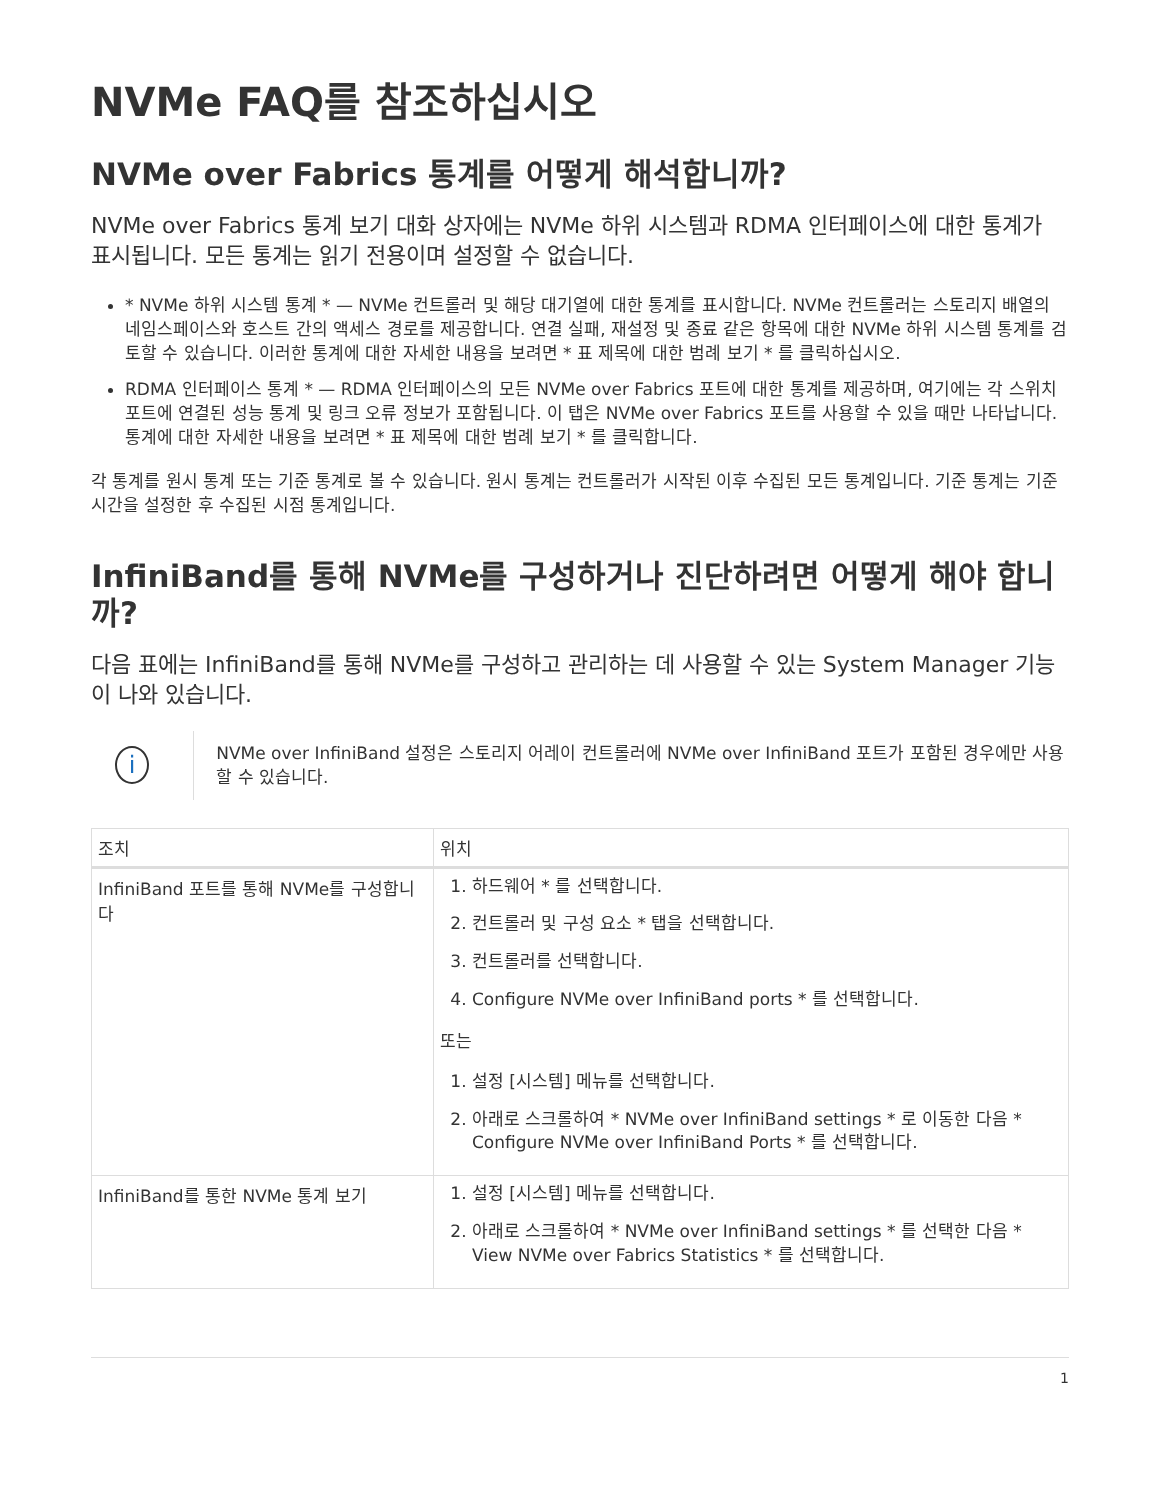NVMe FAQ를 참조하십시오
NVMe over Fabrics 통계를 어떻게 해석합니까?
NVMe over Fabrics 통계 보기 대화 상자에는 NVMe 하위 시스템과 RDMA 인터페이스에 대한 통계가 표시됩니다. 모든 통계는 읽기 전용이며 설정할 수 없습니다.
* NVMe 하위 시스템 통계 * — NVMe 컨트롤러 및 해당 대기열에 대한 통계를 표시합니다. NVMe 컨트롤러는 스토리지 배열의 네임스페이스와 호스트 간의 액세스 경로를 제공합니다. 연결 실패, 재설정 및 종료 같은 항목에 대한 NVMe 하위 시스템 통계를 검토할 수 있습니다. 이러한 통계에 대한 자세한 내용을 보려면 * 표 제목에 대한 범례 보기 * 를 클릭하십시오.
RDMA 인터페이스 통계 * — RDMA 인터페이스의 모든 NVMe over Fabrics 포트에 대한 통계를 제공하며, 여기에는 각 스위치 포트에 연결된 성능 통계 및 링크 오류 정보가 포함됩니다. 이 탭은 NVMe over Fabrics 포트를 사용할 수 있을 때만 나타납니다. 통계에 대한 자세한 내용을 보려면 * 표 제목에 대한 범례 보기 * 를 클릭합니다.
각 통계를 원시 통계 또는 기준 통계로 볼 수 있습니다. 원시 통계는 컨트롤러가 시작된 이후 수집된 모든 통계입니다. 기준 통계는 기준 시간을 설정한 후 수집된 시점 통계입니다.
InfiniBand를 통해 NVMe를 구성하거나 진단하려면 어떻게 해야 합니까?
다음 표에는 InfiniBand를 통해 NVMe를 구성하고 관리하는 데 사용할 수 있는 System Manager 기능이 나와 있습니다.
i
NVMe over InfiniBand 설정은 스토리지 어레이 컨트롤러에 NVMe over InfiniBand 포트가 포함된 경우에만 사용할 수 있습니다.
| 조치 | 위치 |
| --- | --- |
| InfiniBand 포트를 통해 NVMe를 구성합니다 | 1. 하드웨어 * 를 선택합니다. 2. 컨트롤러 및 구성 요소 * 탭을 선택합니다. 3. 컨트롤러를 선택합니다. 4. Configure NVMe over InfiniBand ports * 를 선택합니다. 또는 1. 설정 [시스템] 메뉴를 선택합니다. 2. 아래로 스크롤하여 * NVMe over InfiniBand settings * 로 이동한 다음 * Configure NVMe over InfiniBand Ports * 를 선택합니다. |
| InfiniBand를 통한 NVMe 통계 보기 | 1. 설정 [시스템] 메뉴를 선택합니다. 2. 아래로 스크롤하여 * NVMe over InfiniBand settings * 를 선택한 다음 * View NVMe over Fabrics Statistics * 를 선택합니다. |
1